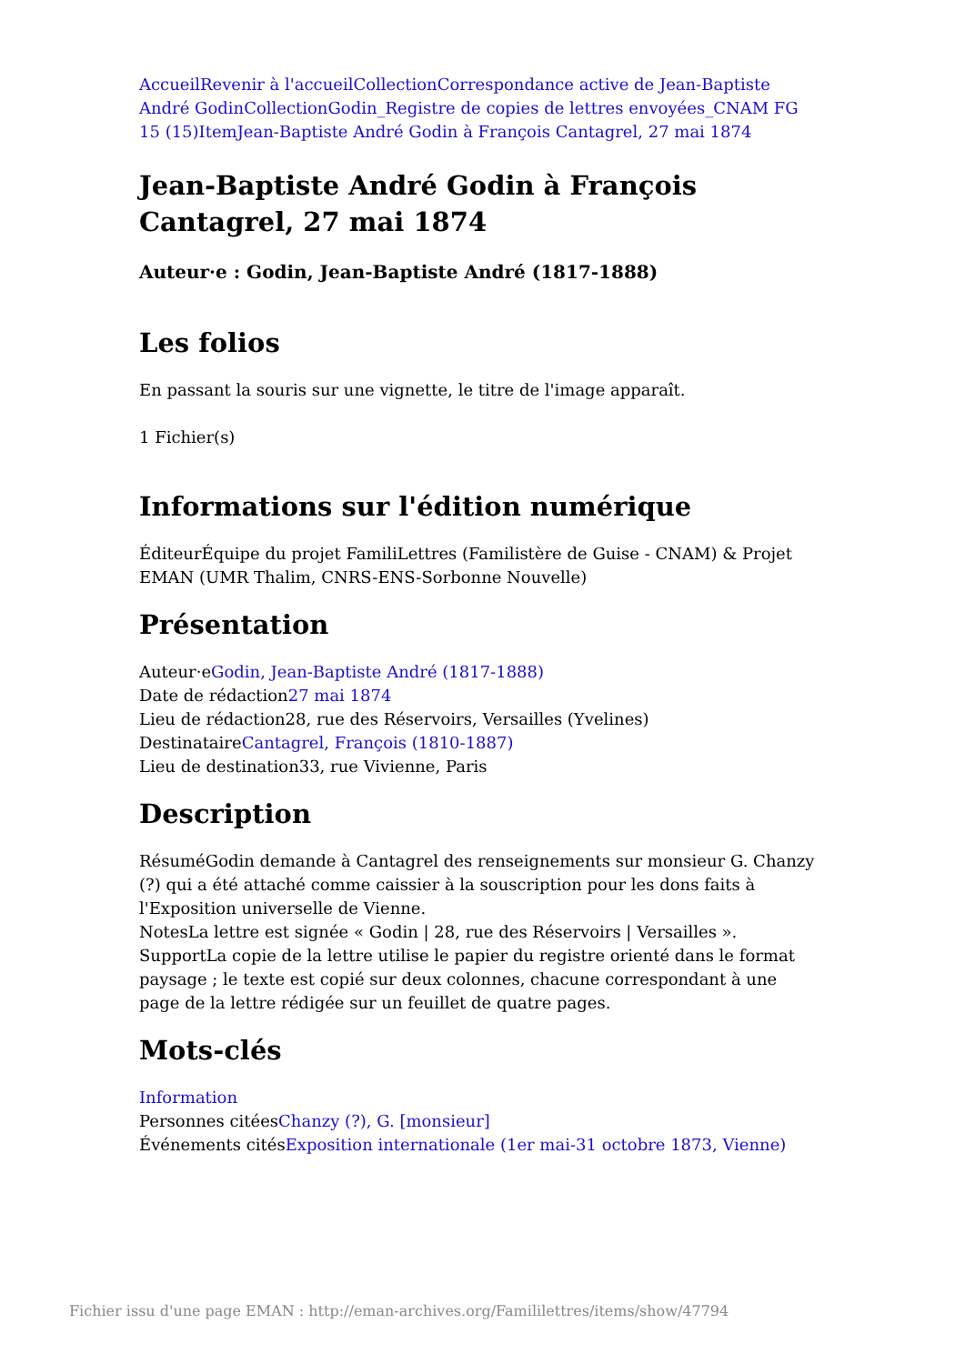Accueil Revenir à l'accueil Collection Correspondance active de Jean-Baptiste André Godin Collection Godin_Registre de copies de lettres envoyées_CNAM FG 15 (15) Item Jean-Baptiste André Godin à François Cantagrel, 27 mai 1874
Jean-Baptiste André Godin à François Cantagrel, 27 mai 1874
Auteur·e : Godin, Jean-Baptiste André (1817-1888)
Les folios
En passant la souris sur une vignette, le titre de l'image apparaît.
1 Fichier(s)
Informations sur l'édition numérique
ÉditeurÉquipe du projet FamiliLettres (Familistère de Guise - CNAM) & Projet EMAN (UMR Thalim, CNRS-ENS-Sorbonne Nouvelle)
Présentation
Auteur·eGodin, Jean-Baptiste André (1817-1888)
Date de rédaction27 mai 1874
Lieu de rédaction28, rue des Réservoirs, Versailles (Yvelines)
DestinataireCantagrel, François (1810-1887)
Lieu de destination33, rue Vivienne, Paris
Description
RésuméGodin demande à Cantagrel des renseignements sur monsieur G. Chanzy (?) qui a été attaché comme caissier à la souscription pour les dons faits à l'Exposition universelle de Vienne.
NotesLa lettre est signée « Godin | 28, rue des Réservoirs | Versailles ».
SupportLa copie de la lettre utilise le papier du registre orienté dans le format paysage ; le texte est copié sur deux colonnes, chacune correspondant à une page de la lettre rédigée sur un feuillet de quatre pages.
Mots-clés
Information
Personnes citéesChanzy (?), G. [monsieur]
Événements citésExposition internationale (1er mai-31 octobre 1873, Vienne)
Fichier issu d'une page EMAN : http://eman-archives.org/Famililettres/items/show/47794